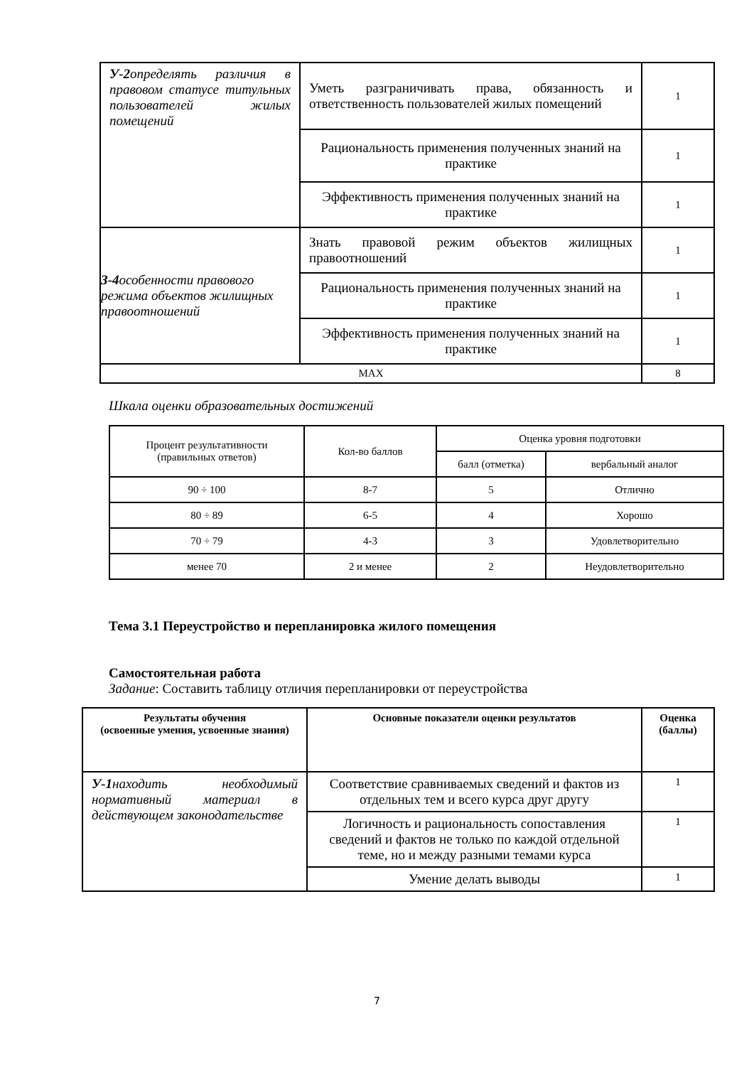| У-2 определять различия в правовом статусе титульных пользователей жилых помещений | Уметь разграничивать права, обязанность и ответственность пользователей жилых помещений | 1 |
| | Рациональность применения полученных знаний на практике | 1 |
| | Эффективность применения полученных знаний на практике | 1 |
| З-4 особенности правового режима объектов жилищных правоотношений | Знать правовой режим объектов жилищных правоотношений | 1 |
| | Рациональность применения полученных знаний на практике | 1 |
| | Эффективность применения полученных знаний на практике | 1 |
| MAX | | 8 |
Шкала оценки образовательных достижений
| Процент результативности (правильных ответов) | Кол-во баллов | Оценка уровня подготовки | |
| | | балл (отметка) | вербальный аналог |
| 90 ÷ 100 | 8-7 | 5 | Отлично |
| 80 ÷ 89 | 6-5 | 4 | Хорошо |
| 70 ÷ 79 | 4-3 | 3 | Удовлетворительно |
| менее 70 | 2 и менее | 2 | Неудовлетворительно |
Тема 3.1 Переустройство и перепланировка жилого помещения
Самостоятельная работа
Задание: Составить таблицу отличия перепланировки от переустройства
| Результаты обучения (освоенные умения, усвоенные знания) | Основные показатели оценки результатов | Оценка (баллы) |
| --- | --- | --- |
| У-1 находить необходимый нормативный материал в действующем законодательстве | Соответствие сравниваемых сведений и фактов из отдельных тем и всего курса друг другу | 1 |
| | Логичность и рациональность сопоставления сведений и фактов не только по каждой отдельной теме, но и между разными темами курса | 1 |
| | Умение делать выводы | 1 |
7